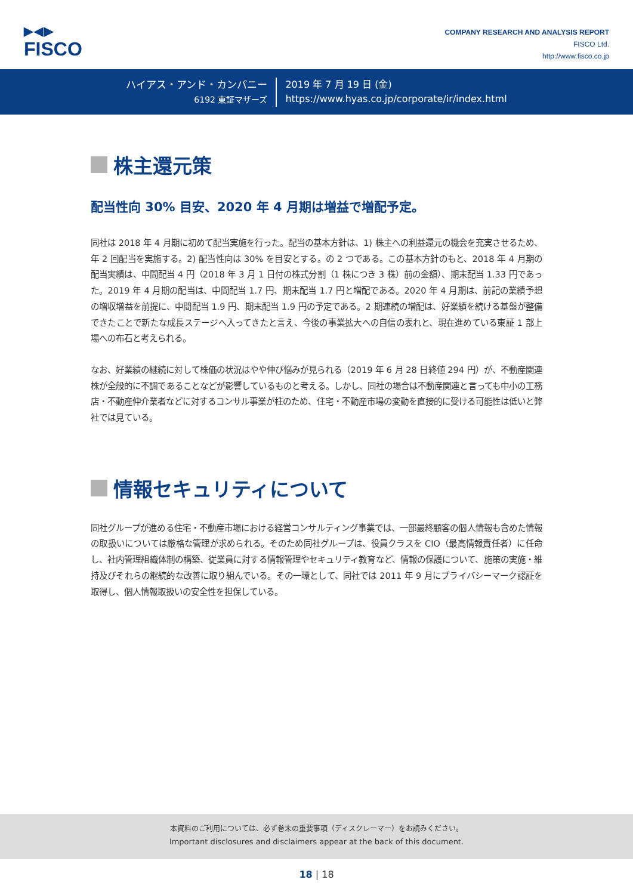▶◀▶
FISCO
COMPANY RESEARCH AND ANALYSIS REPORT
FISCO Ltd.
http://www.fisco.co.jp
ハイアス・アンド・カンパニー
6192 東証マザーズ
2019 年 7 月 19 日 (金)
https://www.hyas.co.jp/corporate/ir/index.html
株主還元策
配当性向 30% 目安、2020 年 4 月期は増益で増配予定。
同社は 2018 年 4 月期に初めて配当実施を行った。配当の基本方針は、1) 株主への利益還元の機会を充実させるため、年 2 回配当を実施する。2) 配当性向は 30% を目安とする。の 2 つである。この基本方針のもと、2018 年 4 月期の配当実績は、中間配当 4 円（2018 年 3 月 1 日付の株式分割（1 株につき 3 株）前の金額）、期末配当 1.33 円であった。2019 年 4 月期の配当は、中間配当 1.7 円、期末配当 1.7 円と増配である。2020 年 4 月期は、前記の業績予想の増収増益を前提に、中間配当 1.9 円、期末配当 1.9 円の予定である。2 期連続の増配は、好業績を続ける基盤が整備できたことで新たな成長ステージへ入ってきたと言え、今後の事業拡大への自信の表れと、現在進めている東証 1 部上場への布石と考えられる。
なお、好業績の継続に対して株価の状況はやや伸び悩みが見られる（2019 年 6 月 28 日終値 294 円）が、不動産関連株が全般的に不調であることなどが影響しているものと考える。しかし、同社の場合は不動産関連と言っても中小の工務店・不動産仲介業者などに対するコンサル事業が柱のため、住宅・不動産市場の変動を直接的に受ける可能性は低いと弊社では見ている。
情報セキュリティについて
同社グループが進める住宅・不動産市場における経営コンサルティング事業では、一部最終顧客の個人情報も含めた情報の取扱いについては厳格な管理が求められる。そのため同社グループは、役員クラスを CIO（最高情報責任者）に任命し、社内管理組織体制の構築、従業員に対する情報管理やセキュリティ教育など、情報の保護について、施策の実施・維持及びそれらの継続的な改善に取り組んでいる。その一環として、同社では 2011 年 9 月にプライバシーマーク認証を取得し、個人情報取扱いの安全性を担保している。
本資料のご利用については、必ず巻末の重要事項（ディスクレーマー）をお読みください。
Important disclosures and disclaimers appear at the back of this document.
18 | 18